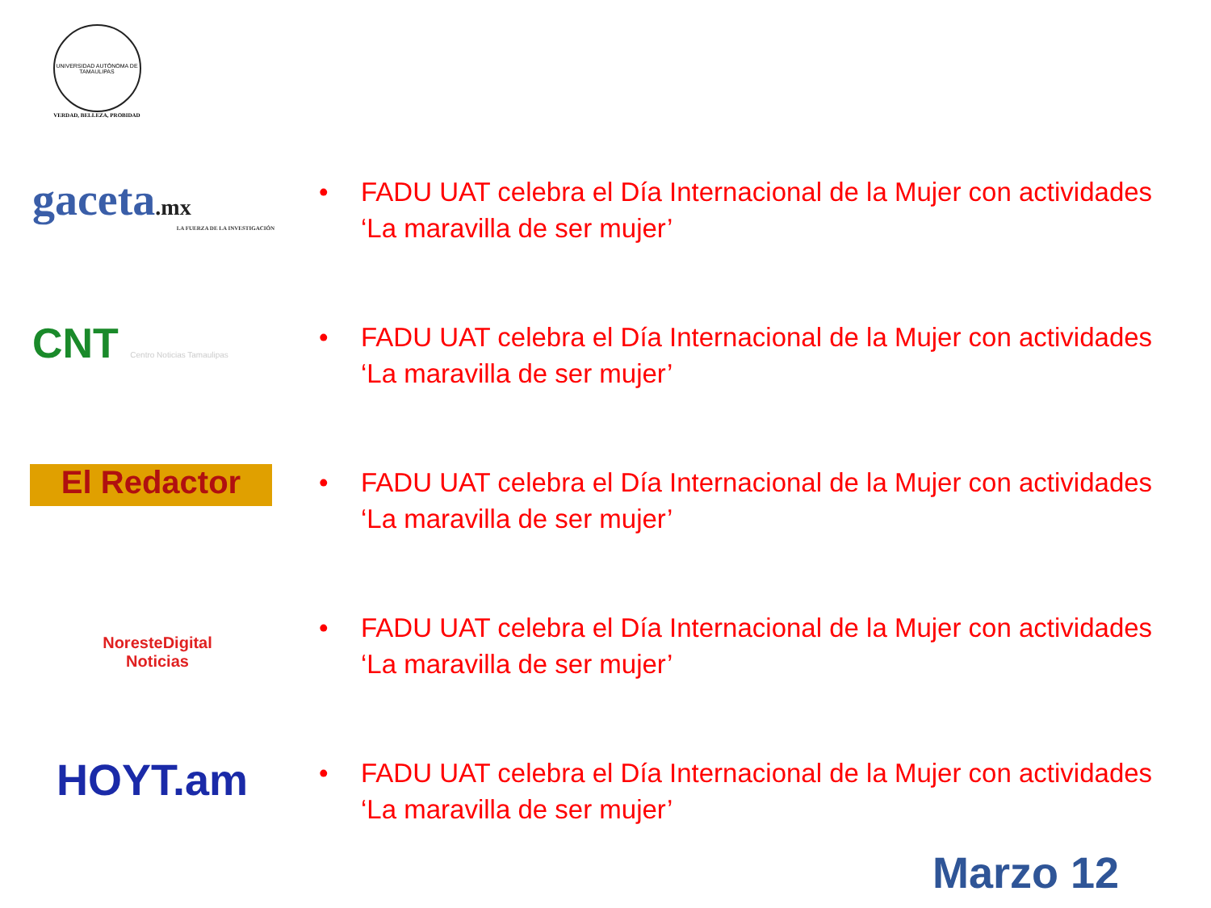UNIVERSIDAD AUTÓNOMA DE TAMAULIPAS
VERDAD, BELLEZA, PROBIDAD
gaceta.mx
LA FUERZA DE LA INVESTIGACIÓN
• FADU UAT celebra el Día Internacional de la Mujer con actividades
‘La maravilla de ser mujer’
CNT Centro Noticias Tamaulipas
• FADU UAT celebra el Día Internacional de la Mujer con actividades
‘La maravilla de ser mujer’
El Redactor
• FADU UAT celebra el Día Internacional de la Mujer con actividades
‘La maravilla de ser mujer’
NoresteDigital
Noticias
• FADU UAT celebra el Día Internacional de la Mujer con actividades
‘La maravilla de ser mujer’
HOYT.am
• FADU UAT celebra el Día Internacional de la Mujer con actividades
‘La maravilla de ser mujer’
Marzo 12